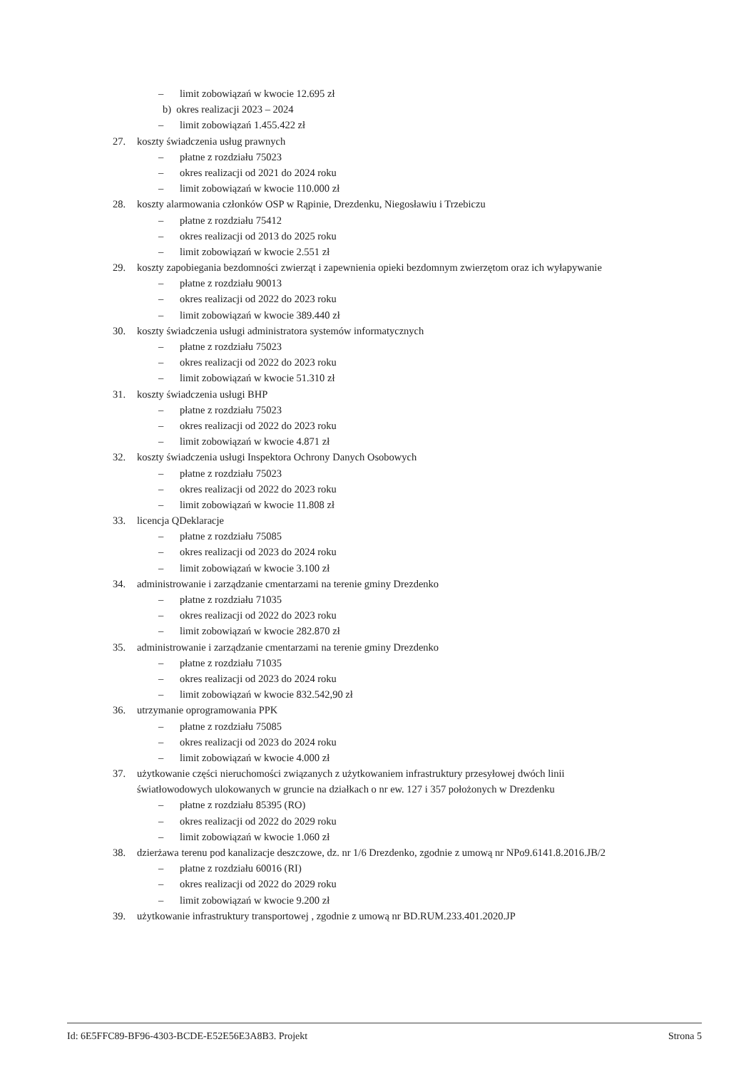– limit zobowiązań w kwocie 12.695 zł
b) okres realizacji 2023 – 2024
– limit zobowiązań 1.455.422 zł
27. koszty świadczenia usług prawnych
– płatne z rozdziału 75023
– okres realizacji od 2021 do 2024 roku
– limit zobowiązań w kwocie 110.000 zł
28. koszty alarmowania członków OSP w Rąpinie, Drezdenku, Niegosławiu i Trzebiczu
– płatne z rozdziału 75412
– okres realizacji od 2013 do 2025 roku
– limit zobowiązań w kwocie 2.551 zł
29. koszty zapobiegania bezdomności zwierząt i zapewnienia opieki bezdomnym zwierzętom oraz ich wyłapywanie
– płatne z rozdziału 90013
– okres realizacji od 2022 do 2023 roku
– limit zobowiązań w kwocie 389.440 zł
30. koszty świadczenia usługi administratora systemów informatycznych
– płatne z rozdziału 75023
– okres realizacji od 2022 do 2023 roku
– limit zobowiązań w kwocie 51.310 zł
31. koszty świadczenia usługi BHP
– płatne z rozdziału 75023
– okres realizacji od 2022 do 2023 roku
– limit zobowiązań w kwocie 4.871 zł
32. koszty świadczenia usługi Inspektora Ochrony Danych Osobowych
– płatne z rozdziału 75023
– okres realizacji od 2022 do 2023 roku
– limit zobowiązań w kwocie 11.808 zł
33. licencja QDeklaracje
– płatne z rozdziału 75085
– okres realizacji od 2023 do 2024 roku
– limit zobowiązań w kwocie 3.100 zł
34. administrowanie i zarządzanie cmentarzami na terenie gminy Drezdenko
– płatne z rozdziału 71035
– okres realizacji od 2022 do 2023 roku
– limit zobowiązań w kwocie 282.870 zł
35. administrowanie i zarządzanie cmentarzami na terenie gminy Drezdenko
– płatne z rozdziału 71035
– okres realizacji od 2023 do 2024 roku
– limit zobowiązań w kwocie 832.542,90 zł
36. utrzymanie oprogramowania PPK
– płatne z rozdziału 75085
– okres realizacji od 2023 do 2024 roku
– limit zobowiązań w kwocie 4.000 zł
37. użytkowanie części nieruchomości związanych z użytkowaniem infrastruktury przesyłowej dwóch linii
światłowodowych ulokowanych w gruncie na działkach o nr ew. 127 i 357 położonych w Drezdenku
– płatne z rozdziału 85395 (RO)
– okres realizacji od 2022 do 2029 roku
– limit zobowiązań w kwocie 1.060 zł
38. dzierżawa terenu pod kanalizacje deszczowe, dz. nr 1/6 Drezdenko, zgodnie z umową nr NPo9.6141.8.2016.JB/2
– płatne z rozdziału 60016 (RI)
– okres realizacji od 2022 do 2029 roku
– limit zobowiązań w kwocie 9.200 zł
39. użytkowanie infrastruktury transportowej , zgodnie z umową nr BD.RUM.233.401.2020.JP
Id: 6E5FFC89-BF96-4303-BCDE-E52E56E3A8B3. Projekt Strona 5